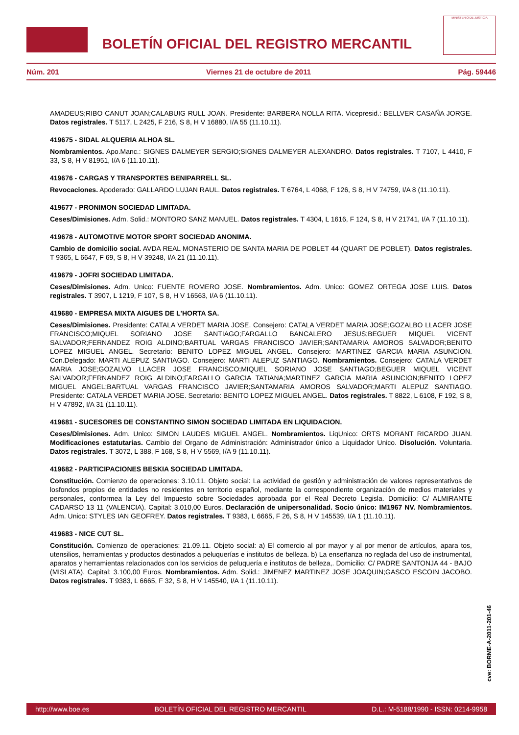BOLETÍN OFICIAL DEL REGISTRO MERCANTIL
MINISTERIO DE JUSTICIA
Núm. 201 Viernes 21 de octubre de 2011 Pág. 59446
AMADEUS;RIBO CANUT JOAN;CALABUIG RULL JOAN. Presidente: BARBERA NOLLA RITA. Vicepresid.: BELLVER CASAÑA JORGE. Datos registrales. T 5117, L 2425, F 216, S 8, H V 16880, I/A 55 (11.10.11).
419675 - SIDAL ALQUERIA ALHOA SL.
Nombramientos. Apo.Manc.: SIGNES DALMEYER SERGIO;SIGNES DALMEYER ALEXANDRO. Datos registrales. T 7107, L 4410, F 33, S 8, H V 81951, I/A 6 (11.10.11).
419676 - CARGAS Y TRANSPORTES BENIPARRELL SL.
Revocaciones. Apoderado: GALLARDO LUJAN RAUL. Datos registrales. T 6764, L 4068, F 126, S 8, H V 74759, I/A 8 (11.10.11).
419677 - PRONIMON SOCIEDAD LIMITADA.
Ceses/Dimisiones. Adm. Solid.: MONTORO SANZ MANUEL. Datos registrales. T 4304, L 1616, F 124, S 8, H V 21741, I/A 7 (11.10.11).
419678 - AUTOMOTIVE MOTOR SPORT SOCIEDAD ANONIMA.
Cambio de domicilio social. AVDA REAL MONASTERIO DE SANTA MARIA DE POBLET 44 (QUART DE POBLET). Datos registrales. T 9365, L 6647, F 69, S 8, H V 39248, I/A 21 (11.10.11).
419679 - JOFRI SOCIEDAD LIMITADA.
Ceses/Dimisiones. Adm. Unico: FUENTE ROMERO JOSE. Nombramientos. Adm. Unico: GOMEZ ORTEGA JOSE LUIS. Datos registrales. T 3907, L 1219, F 107, S 8, H V 16563, I/A 6 (11.10.11).
419680 - EMPRESA MIXTA AIGUES DE L'HORTA SA.
Ceses/Dimisiones. Presidente: CATALA VERDET MARIA JOSE. Consejero: CATALA VERDET MARIA JOSE;GOZALBO LLACER JOSE FRANCISCO;MIQUEL SORIANO JOSE SANTIAGO;FARGALLO BANCALERO JESUS;BEGUER MIQUEL VICENT SALVADOR;FERNANDEZ ROIG ALDINO;BARTUAL VARGAS FRANCISCO JAVIER;SANTAMARIA AMOROS SALVADOR;BENITO LOPEZ MIGUEL ANGEL. Secretario: BENITO LOPEZ MIGUEL ANGEL. Consejero: MARTINEZ GARCIA MARIA ASUNCION. Con.Delegado: MARTI ALEPUZ SANTIAGO. Consejero: MARTI ALEPUZ SANTIAGO. Nombramientos. Consejero: CATALA VERDET MARIA JOSE;GOZALVO LLACER JOSE FRANCISCO;MIQUEL SORIANO JOSE SANTIAGO;BEGUER MIQUEL VICENT SALVADOR;FERNANDEZ ROIG ALDINO;FARGALLO GARCIA TATIANA;MARTINEZ GARCIA MARIA ASUNCION;BENITO LOPEZ MIGUEL ANGEL;BARTUAL VARGAS FRANCISCO JAVIER;SANTAMARIA AMOROS SALVADOR;MARTI ALEPUZ SANTIAGO. Presidente: CATALA VERDET MARIA JOSE. Secretario: BENITO LOPEZ MIGUEL ANGEL. Datos registrales. T 8822, L 6108, F 192, S 8, H V 47892, I/A 31 (11.10.11).
419681 - SUCESORES DE CONSTANTINO SIMON SOCIEDAD LIMITADA EN LIQUIDACION.
Ceses/Dimisiones. Adm. Unico: SIMON LAUDES MIGUEL ANGEL. Nombramientos. LiqUnico: ORTS MORANT RICARDO JUAN. Modificaciones estatutarias. Cambio del Organo de Administración: Administrador único a Liquidador Unico. Disolución. Voluntaria. Datos registrales. T 3072, L 388, F 168, S 8, H V 5569, I/A 9 (11.10.11).
419682 - PARTICIPACIONES BESKIA SOCIEDAD LIMITADA.
Constitución. Comienzo de operaciones: 3.10.11. Objeto social: La actividad de gestión y administración de valores representativos de losfondos propios de entidades no residentes en territorio español, mediante la correspondiente organización de medios materiales y personales, conformea la Ley del Impuesto sobre Sociedades aprobada por el Real Decreto Legisla. Domicilio: C/ ALMIRANTE CADARSO 13 11 (VALENCIA). Capital: 3.010,00 Euros. Declaración de unipersonalidad. Socio único: IM1967 NV. Nombramientos. Adm. Unico: STYLES IAN GEOFREY. Datos registrales. T 9383, L 6665, F 26, S 8, H V 145539, I/A 1 (11.10.11).
419683 - NICE CUT SL.
Constitución. Comienzo de operaciones: 21.09.11. Objeto social: a) El comercio al por mayor y al por menor de artículos, apara tos, utensilios, herramientas y productos destinados a peluquerías e institutos de belleza. b) La enseñanza no reglada del uso de instrumental, aparatos y herramientas relacionados con los servicios de peluquería e institutos de belleza,. Domicilio: C/ PADRE SANTONJA 44 - BAJO (MISLATA). Capital: 3.100,00 Euros. Nombramientos. Adm. Solid.: JIMENEZ MARTINEZ JOSE JOAQUIN;GASCO ESCOIN JACOBO. Datos registrales. T 9383, L 6665, F 32, S 8, H V 145540, I/A 1 (11.10.11).
cve: BORME-A-2011-201-46
http://www.boe.es BOLETÍN OFICIAL DEL REGISTRO MERCANTIL D.L.: M-5188/1990 - ISSN: 0214-9958